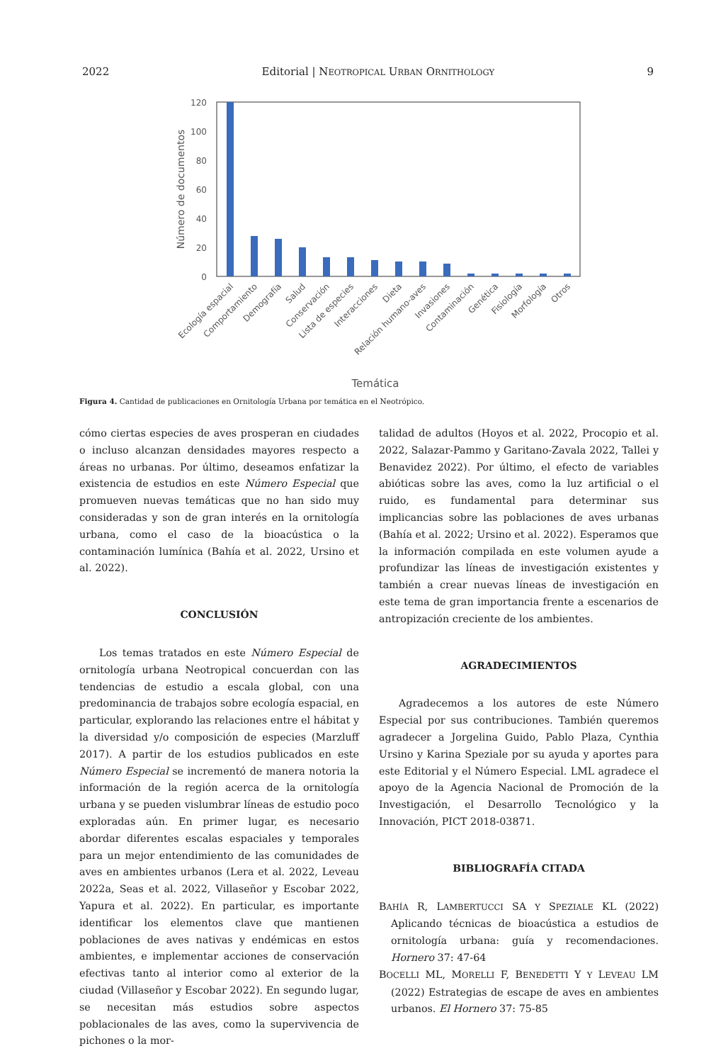2022 Editorial | NEOTROPICAL URBAN ORNITHOLOGY 9
120
100
80
60
40
20
0
Número de documentos
Ecología espacial
Comportamiento
Demografía
Salud
Conservación
Lista de especies
Interacciones
Dieta
Relación humano-aves
Invasiones
Contaminación
Genética
Fisiología
Morfología
Otros
Temática
Figura 4. Cantidad de publicaciones en Ornitología Urbana por temática en el Neotrópico.
cómo ciertas especies de aves prosperan en ciudades o incluso alcanzan densidades mayores respecto a áreas no urbanas. Por último, deseamos enfatizar la existencia de estudios en este Número Especial que promueven nuevas temáticas que no han sido muy consideradas y son de gran interés en la ornitología urbana, como el caso de la bioacústica o la contaminación lumínica (Bahía et al. 2022, Ursino et al. 2022).
CONCLUSIÓN
Los temas tratados en este Número Especial de ornitología urbana Neotropical concuerdan con las tendencias de estudio a escala global, con una predominancia de trabajos sobre ecología espacial, en particular, explorando las relaciones entre el hábitat y la diversidad y/o composición de especies (Marzluff 2017). A partir de los estudios publicados en este Número Especial se incrementó de manera notoria la información de la región acerca de la ornitología urbana y se pueden vislumbrar líneas de estudio poco exploradas aún. En primer lugar, es necesario abordar diferentes escalas espaciales y temporales para un mejor entendimiento de las comunidades de aves en ambientes urbanos (Lera et al. 2022, Leveau 2022a, Seas et al. 2022, Villaseñor y Escobar 2022, Yapura et al. 2022). En particular, es importante identificar los elementos clave que mantienen poblaciones de aves nativas y endémicas en estos ambientes, e implementar acciones de conservación efectivas tanto al interior como al exterior de la ciudad (Villaseñor y Escobar 2022). En segundo lugar, se necesitan más estudios sobre aspectos poblacionales de las aves, como la supervivencia de pichones o la mor-
talidad de adultos (Hoyos et al. 2022, Procopio et al. 2022, Salazar-Pammo y Garitano-Zavala 2022, Tallei y Benavidez 2022). Por último, el efecto de variables abióticas sobre las aves, como la luz artificial o el ruido, es fundamental para determinar sus implicancias sobre las poblaciones de aves urbanas (Bahía et al. 2022; Ursino et al. 2022). Esperamos que la información compilada en este volumen ayude a profundizar las líneas de investigación existentes y también a crear nuevas líneas de investigación en este tema de gran importancia frente a escenarios de antropización creciente de los ambientes.
AGRADECIMIENTOS
Agradecemos a los autores de este Número Especial por sus contribuciones. También queremos agradecer a Jorgelina Guido, Pablo Plaza, Cynthia Ursino y Karina Speziale por su ayuda y aportes para este Editorial y el Número Especial. LML agradece el apoyo de la Agencia Nacional de Promoción de la Investigación, el Desarrollo Tecnológico y la Innovación, PICT 2018-03871.
BIBLIOGRAFÍA CITADA
BAHÍA R, LAMBERTUCCI SA Y SPEZIALE KL (2022) Aplicando técnicas de bioacústica a estudios de ornitología urbana: guía y recomendaciones. Hornero 37: 47-64
BOCELLI ML, MORELLI F, BENEDETTI Y Y LEVEAU LM (2022) Estrategias de escape de aves en ambientes urbanos. El Hornero 37: 75-85